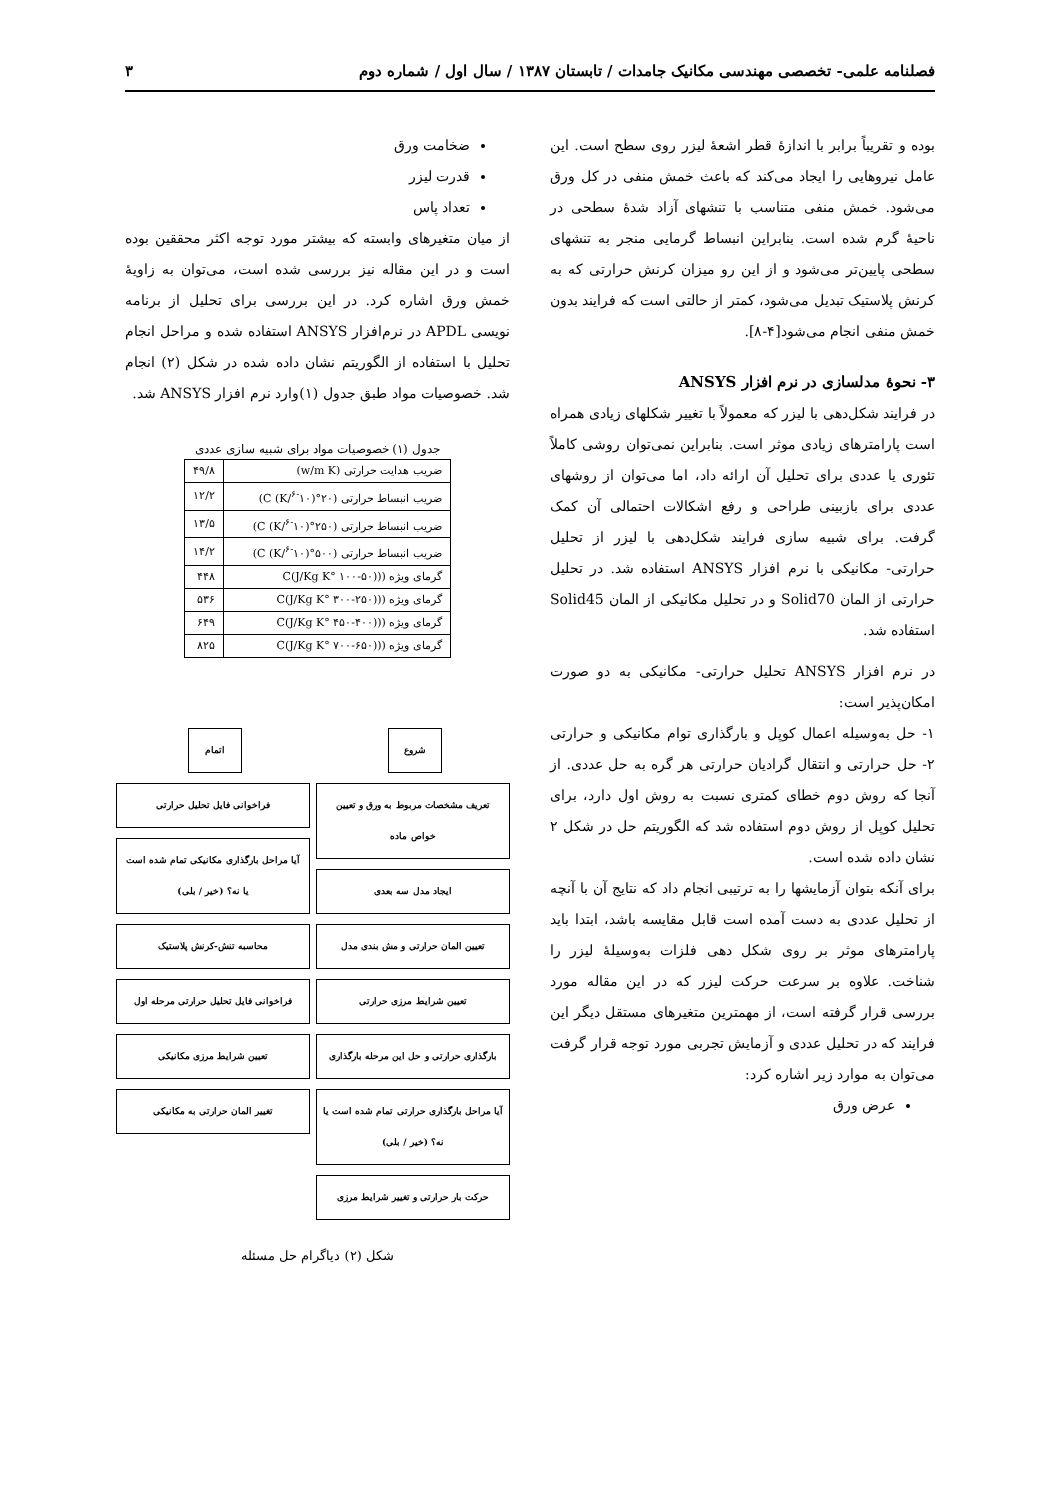فصلنامه علمی- تخصصی مهندسی مکانیک جامدات / تابستان ۱۳۸۷ / سال اول / شماره دوم ۳
بوده و تقریباً برابر با اندازهٔ قطر اشعهٔ لیزر روی سطح است. این عامل نیروهایی را ایجاد می‌کند که باعث خمش منفی در کل ورق می‌شود. خمش منفی متناسب با تنشهای آزاد شدهٔ سطحی در ناحیهٔ گرم شده است. بنابراین انبساط گرمایی منجر به تنشهای سطحی پایین‌تر می‌شود و از این رو میزان کرنش حرارتی که به کرنش پلاستیک تبدیل می‌شود، کمتر از حالتی است که فرایند بدون خمش منفی انجام می‌شود[۴-۸].
۳- نحوهٔ مدلسازی در نرم افزار ANSYS
در فرایند شکل‌دهی با لیزر که معمولاً با تغییر شکلهای زیادی همراه است پارامترهای زیادی موثر است. بنابراین نمی‌توان روشی کاملاً تئوری یا عددی برای تحلیل آن ارائه داد، اما می‌توان از روشهای عددی برای بازبینی طراحی و رفع اشکالات احتمالی آن کمک گرفت. برای شبیه سازی فرایند شکل‌دهی با لیزر از تحلیل حرارتی- مکانیکی با نرم افزار ANSYS استفاده شد. در تحلیل حرارتی از المان Solid70 و در تحلیل مکانیکی از المان Solid45 استفاده شد.
در نرم افزار ANSYS تحلیل حرارتی- مکانیکی به دو صورت امکان‌پذیر است:
۱- حل به‌وسیله اعمال کوپل و بارگذاری توام مکانیکی و حرارتی ۲- حل حرارتی و انتقال گرادیان حرارتی هر گره به حل عددی. از آنجا که روش دوم خطای کمتری نسبت به روش اول دارد، برای تحلیل کوپل از روش دوم استفاده شد که الگوریتم حل در شکل ۲ نشان داده شده است.
برای آنکه بتوان آزمایشها را به ترتیبی انجام داد که نتایج آن با آنچه از تحلیل عددی به دست آمده است قابل مقایسه باشد، ابتدا باید پارامترهای موثر بر روی شکل دهی فلزات به‌وسیلهٔ لیزر را شناخت. علاوه بر سرعت حرکت لیزر که در این مقاله مورد بررسی قرار گرفته است، از مهمترین متغیرهای مستقل دیگر این فرایند که در تحلیل عددی و آزمایش تجربی مورد توجه قرار گرفت می‌توان به موارد زیر اشاره کرد:
عرض ورق
ضخامت ورق
قدرت لیزر
تعداد پاس
از میان متغیرهای وابسته که بیشتر مورد توجه اکثر محققین بوده است و در این مقاله نیز بررسی شده است، می‌توان به زاویهٔ خمش ورق اشاره کرد. در این بررسی برای تحلیل از برنامه نویسی APDL در نرم‌افزار ANSYS استفاده شده و مراحل انجام تحلیل با استفاده از الگوریتم نشان داده شده در شکل (۲) انجام شد. خصوصیات مواد طبق جدول (۱)وارد نرم افزار ANSYS شد.
جدول (۱) خصوصیات مواد برای شبیه سازی عددی
| ضریب هدایت حرارتی (w/m K) | ۴۹/۸ |
| ضریب انبساط حرارتی (۲۰°C (K/<sup>۶-</sup>۱۰)) | ۱۲/۲ |
| ضریب انبساط حرارتی (۲۵۰°C (K/<sup>۶-</sup>۱۰)) | ۱۳/۵ |
| ضریب انبساط حرارتی (۵۰۰°C (K/<sup>۶-</sup>۱۰)) | ۱۴/۲ |
| گرمای ویژه ((C(J/Kg K° ۱۰۰-۵۰) | ۴۴۸ |
| گرمای ویژه ((C(J/Kg K° ۳۰۰-۲۵۰) | ۵۳۶ |
| گرمای ویژه ((C(J/Kg K° ۴۵۰-۴۰۰) | ۶۴۹ |
| گرمای ویژه ((C(J/Kg K° ۷۰۰-۶۵۰) | ۸۲۵ |
شروع
تعریف مشخصات مربوط به ورق و تعیین خواص ماده
ایجاد مدل سه بعدی
تعیین المان حرارتی و مش بندی مدل
تعیین شرایط مرزی حرارتی
بارگذاری حرارتی و حل این مرحله بارگذاری
آیا مراحل بارگذاری حرارتی تمام شده است یا نه؟ (خیر / بلی)
حرکت بار حرارتی و تغییر شرایط مرزی
اتمام
فراخوانی فایل تحلیل حرارتی
آیا مراحل بارگذاری مکانیکی تمام شده است یا نه؟ (خیر / بلی)
محاسبه تنش-کرنش پلاستیک
فراخوانی فایل تحلیل حرارتی مرحله اول
تعیین شرایط مرزی مکانیکی
تغییر المان حرارتی به مکانیکی
شکل (۲) دیاگرام حل مسئله